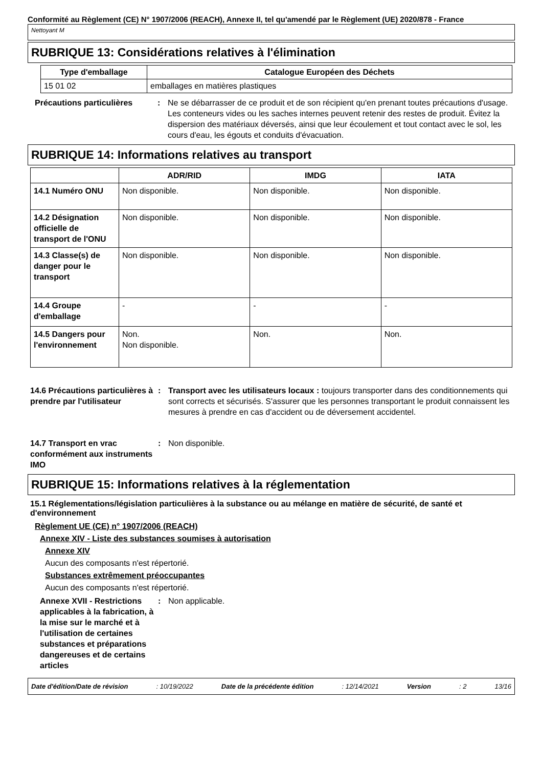Conformité au Règlement (CE) N° 1907/2006 (REACH), Annexe II, tel qu'amendé par le Règlement (UE) 2020/878 - France
Nettoyant M
RUBRIQUE 13: Considérations relatives à l'élimination
| Type d'emballage | Catalogue Européen des Déchets |
| --- | --- |
| 15 01 02 | emballages en matières plastiques |
Précautions particulières : Ne se débarrasser de ce produit et de son récipient qu'en prenant toutes précautions d'usage. Les conteneurs vides ou les saches internes peuvent retenir des restes de produit. Évitez la dispersion des matériaux déversés, ainsi que leur écoulement et tout contact avec le sol, les cours d'eau, les égouts et conduits d'évacuation.
RUBRIQUE 14: Informations relatives au transport
| | ADR/RID | IMDG | IATA |
| --- | --- | --- | --- |
| 14.1 Numéro ONU | Non disponible. | Non disponible. | Non disponible. |
| 14.2 Désignation officielle de transport de l'ONU | Non disponible. | Non disponible. | Non disponible. |
| 14.3 Classe(s) de danger pour le transport | Non disponible. | Non disponible. | Non disponible. |
| 14.4 Groupe d'emballage | - | - | - |
| 14.5 Dangers pour l'environnement | Non. Non disponible. | Non. | Non. |
14.6 Précautions particulières à prendre par l'utilisateur
: Transport avec les utilisateurs locaux : toujours transporter dans des conditionnements qui sont corrects et sécurisés. S'assurer que les personnes transportant le produit connaissent les mesures à prendre en cas d'accident ou de déversement accidentel.
14.7 Transport en vrac conformément aux instruments IMO
: Non disponible.
RUBRIQUE 15: Informations relatives à la réglementation
15.1 Réglementations/législation particulières à la substance ou au mélange en matière de sécurité, de santé et d'environnement
Règlement UE (CE) n° 1907/2006 (REACH)
Annexe XIV - Liste des substances soumises à autorisation
Annexe XIV
Aucun des composants n'est répertorié.
Substances extrêmement préoccupantes
Aucun des composants n'est répertorié.
Annexe XVII - Restrictions applicables à la fabrication, à la mise sur le marché et à l'utilisation de certaines substances et préparations dangereuses et de certains articles
: Non applicable.
Date d'édition/Date de révision: 10/19/2022 Date de la précédente édition: 12/14/2021 Version: 2 13/16